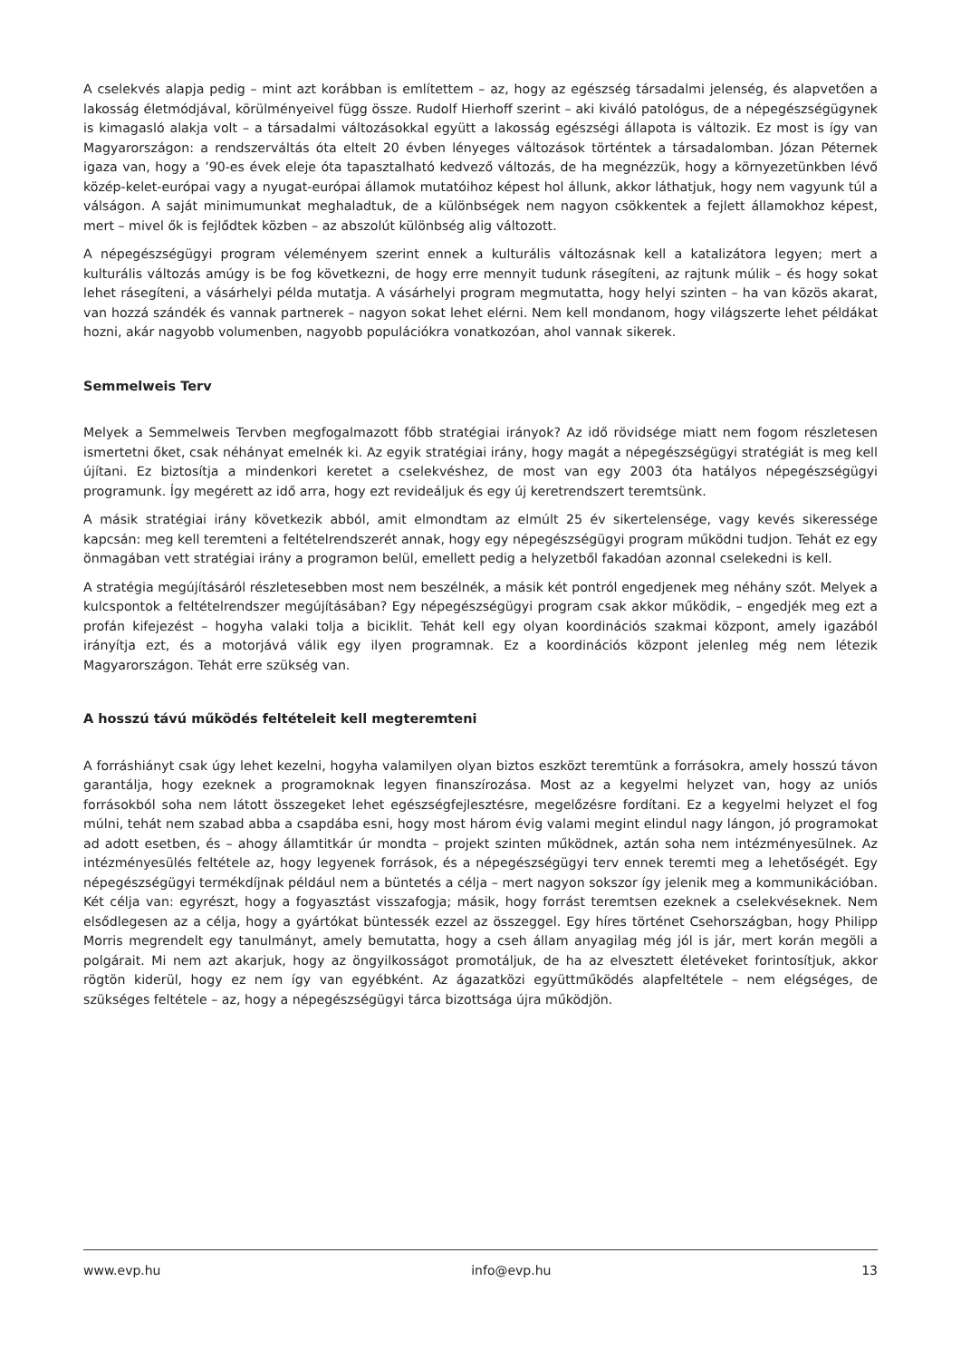A cselekvés alapja pedig – mint azt korábban is említettem – az, hogy az egészség társadalmi jelenség, és alapvetően a lakosság életmódjával, körülményeivel függ össze. Rudolf Hierhoff szerint – aki kiváló patológus, de a népegészségügynek is kimagasló alakja volt – a társadalmi változásokkal együtt a lakosság egészségi állapota is változik. Ez most is így van Magyarországon: a rendszerváltás óta eltelt 20 évben lényeges változások történtek a társadalomban. Józan Péternek igaza van, hogy a ’90-es évek eleje óta tapasztalható kedvező változás, de ha megnézzük, hogy a környezetünkben lévő közép-kelet-európai vagy a nyugat-európai államok mutatóihoz képest hol állunk, akkor láthatjuk, hogy nem vagyunk túl a válságon. A saját minimumunkat meghaladtuk, de a különbségek nem nagyon csökkentek a fejlett államokhoz képest, mert – mivel ők is fejlődtek közben – az abszolút különbség alig változott.
A népegészségügyi program véleményem szerint ennek a kulturális változásnak kell a katalizátora legyen; mert a kulturális változás amúgy is be fog következni, de hogy erre mennyit tudunk rásegíteni, az rajtunk múlik – és hogy sokat lehet rásegíteni, a vásárhelyi példa mutatja. A vásárhelyi program megmutatta, hogy helyi szinten – ha van közös akarat, van hozzá szándék és vannak partnerek – nagyon sokat lehet elérni. Nem kell mondanom, hogy világszerte lehet példákat hozni, akár nagyobb volumenben, nagyobb populációkra vonatkozóan, ahol vannak sikerek.
Semmelweis Terv
Melyek a Semmelweis Tervben megfogalmazott főbb stratégiai irányok? Az idő rövidsége miatt nem fogom részletesen ismertetni őket, csak néhányat emelnék ki. Az egyik stratégiai irány, hogy magát a népegészségügyi stratégiát is meg kell újítani. Ez biztosítja a mindenkori keretet a cselekvéshez, de most van egy 2003 óta hatályos népegészségügyi programunk. Így megérett az idő arra, hogy ezt revideáljuk és egy új keretrendszert teremtsünk.
A másik stratégiai irány következik abból, amit elmondtam az elmúlt 25 év sikertelensége, vagy kevés sikeressége kapcsán: meg kell teremteni a feltételrendszerét annak, hogy egy népegészségügyi program működni tudjon. Tehát ez egy önmagában vett stratégiai irány a programon belül, emellett pedig a helyzetből fakadóan azonnal cselekedni is kell.
A stratégia megújításáról részletesebben most nem beszélnék, a másik két pontról engedjenek meg néhány szót. Melyek a kulcspontok a feltételrendszer megújításában? Egy népegészségügyi program csak akkor működik, – engedjék meg ezt a profán kifejezést – hogyha valaki tolja a biciklit. Tehát kell egy olyan koordinációs szakmai központ, amely igazából irányítja ezt, és a motorjává válik egy ilyen programnak. Ez a koordinációs központ jelenleg még nem létezik Magyarországon. Tehát erre szükség van.
A hosszú távú működés feltételeit kell megteremteni
A forráshiányt csak úgy lehet kezelni, hogyha valamilyen olyan biztos eszközt teremtünk a forrásokra, amely hosszú távon garantálja, hogy ezeknek a programoknak legyen finanszírozása. Most az a kegyelmi helyzet van, hogy az uniós forrásokból soha nem látott összegeket lehet egészségfejlesztésre, megelőzésre fordítani. Ez a kegyelmi helyzet el fog múlni, tehát nem szabad abba a csapdába esni, hogy most három évig valami megint elindul nagy lángon, jó programokat ad adott esetben, és – ahogy államtitkár úr mondta – projekt szinten működnek, aztán soha nem intézményesülnek. Az intézményesülés feltétele az, hogy legyenek források, és a népegészségügyi terv ennek teremti meg a lehetőségét. Egy népegészségügyi termékdíjnak például nem a büntetés a célja – mert nagyon sokszor így jelenik meg a kommunikációban. Két célja van: egyrészt, hogy a fogyasztást visszafogja; másik, hogy forrást teremtsen ezeknek a cselekvéseknek. Nem elsődlegesen az a célja, hogy a gyártókat büntessék ezzel az összeggel. Egy híres történet Csehországban, hogy Philipp Morris megrendelt egy tanulmányt, amely bemutatta, hogy a cseh állam anyagilag még jól is jár, mert korán megöli a polgárait. Mi nem azt akarjuk, hogy az öngyilkosságot promotáljuk, de ha az elvesztett életéveket forintosítjuk, akkor rögtön kiderül, hogy ez nem így van egyébként. Az ágazatközi együttműködés alapfeltétele – nem elégséges, de szükséges feltétele – az, hogy a népegészségügyi tárca bizottsága újra működjön.
www.evp.hu info@evp.hu 13